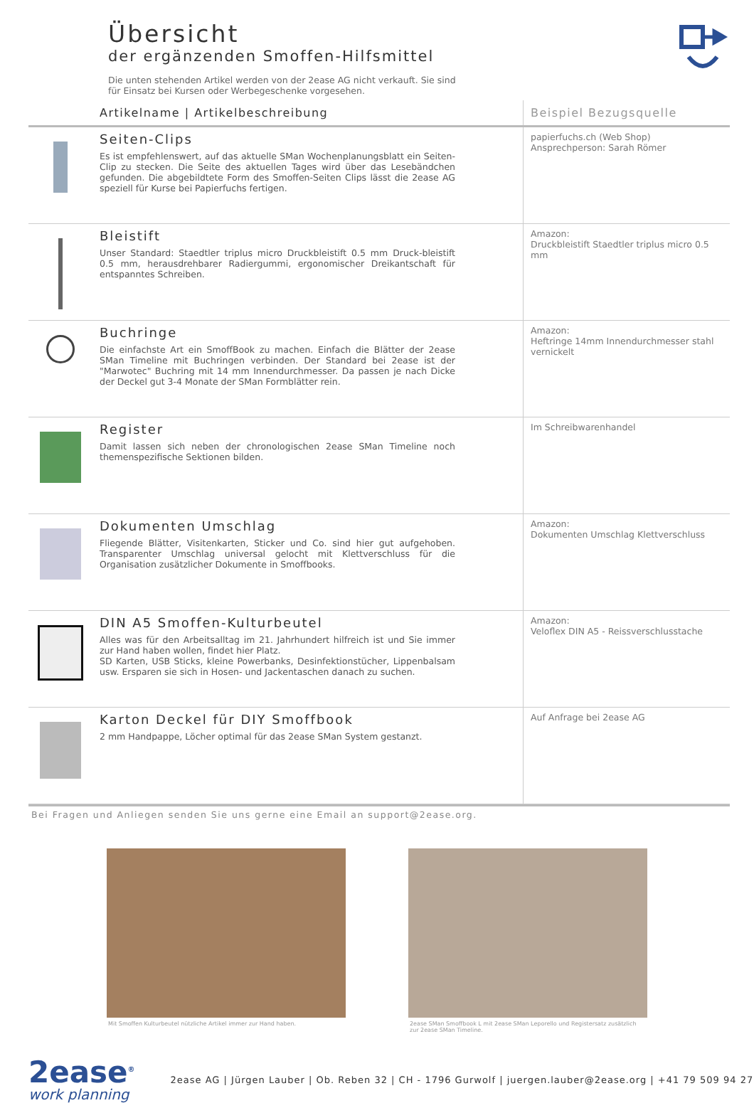Übersicht
der ergänzenden Smoffen-Hilfsmittel
Die unten stehenden Artikel werden von der 2ease AG nicht verkauft. Sie sind für Einsatz bei Kursen oder Werbegeschenke vorgesehen.
| | Artikelname / Artikelbeschreibung | Beispiel Bezugsquelle |
| --- | --- | --- |
| | Seiten-Clips Es ist empfehlenswert, auf das aktuelle SMan Wochenplanungsblatt ein Seiten-Clip zu stecken. Die Seite des aktuellen Tages wird über das Lesebändchen gefunden. Die abgebildtete Form des Smoffen-Seiten Clips lässt die 2ease AG speziell für Kurse bei Papierfuchs fertigen. | papierfuchs.ch (Web Shop) Ansprechperson: Sarah Römer |
| | Bleistift Unser Standard: Staedtler triplus micro Druckbleistift 0.5 mm Druck-bleistift 0.5 mm, herausdrehbarer Radiergummi, ergonomischer Dreikantschaft für entspanntes Schreiben. | Amazon: Druckbleistift Staedtler triplus micro 0.5 mm |
| | Buchringe Die einfachste Art ein SmoffBook zu machen. Einfach die Blätter der 2ease SMan Timeline mit Buchringen verbinden. Der Standard bei 2ease ist der "Marwotec" Buchring mit 14 mm Innendurchmesser. Da passen je nach Dicke der Deckel gut 3-4 Monate der SMan Formblätter rein. | Amazon: Heftringe 14mm Innendurchmesser stahl vernickelt |
| | Register Damit lassen sich neben der chronologischen 2ease SMan Timeline noch themenspezifische Sektionen bilden. | Im Schreibwarenhandel |
| | Dokumenten Umschlag Fliegende Blätter, Visitenkarten, Sticker und Co. sind hier gut aufgehoben. Transparenter Umschlag universal gelocht mit Klettverschluss für die Organisation zusätzlicher Dokumente in Smoffbooks. | Amazon: Dokumenten Umschlag Klettverschluss |
| | DIN A5 Smoffen-Kulturbeutel Alles was für den Arbeitsalltag im 21. Jahrhundert hilfreich ist und Sie immer zur Hand haben wollen, findet hier Platz. SD Karten, USB Sticks, kleine Powerbanks, Desinfektionstücher, Lippenbalsam usw. Ersparen sie sich in Hosen- und Jackentaschen danach zu suchen. | Amazon: Veloflex DIN A5 - Reissverschlusstache |
| | Karton Deckel für DIY Smoffbook 2 mm Handpappe, Löcher optimal für das 2ease SMan System gestanzt. | Auf Anfrage bei 2ease AG |
Bei Fragen und Anliegen senden Sie uns gerne eine Email an support@2ease.org.
Mit Smoffen Kulturbeutel nützliche Artikel immer zur Hand haben.
2ease SMan Smoffbook L mit 2ease SMan Leporello und Registersatz zusätzlich zur 2ease SMan Timeline.
2ease<sup>®</sup>
work planning
2ease AG | Jürgen Lauber | Ob. Reben 32 | CH - 1796 Gurwolf | juergen.lauber@2ease.org | +41 79 509 94 27